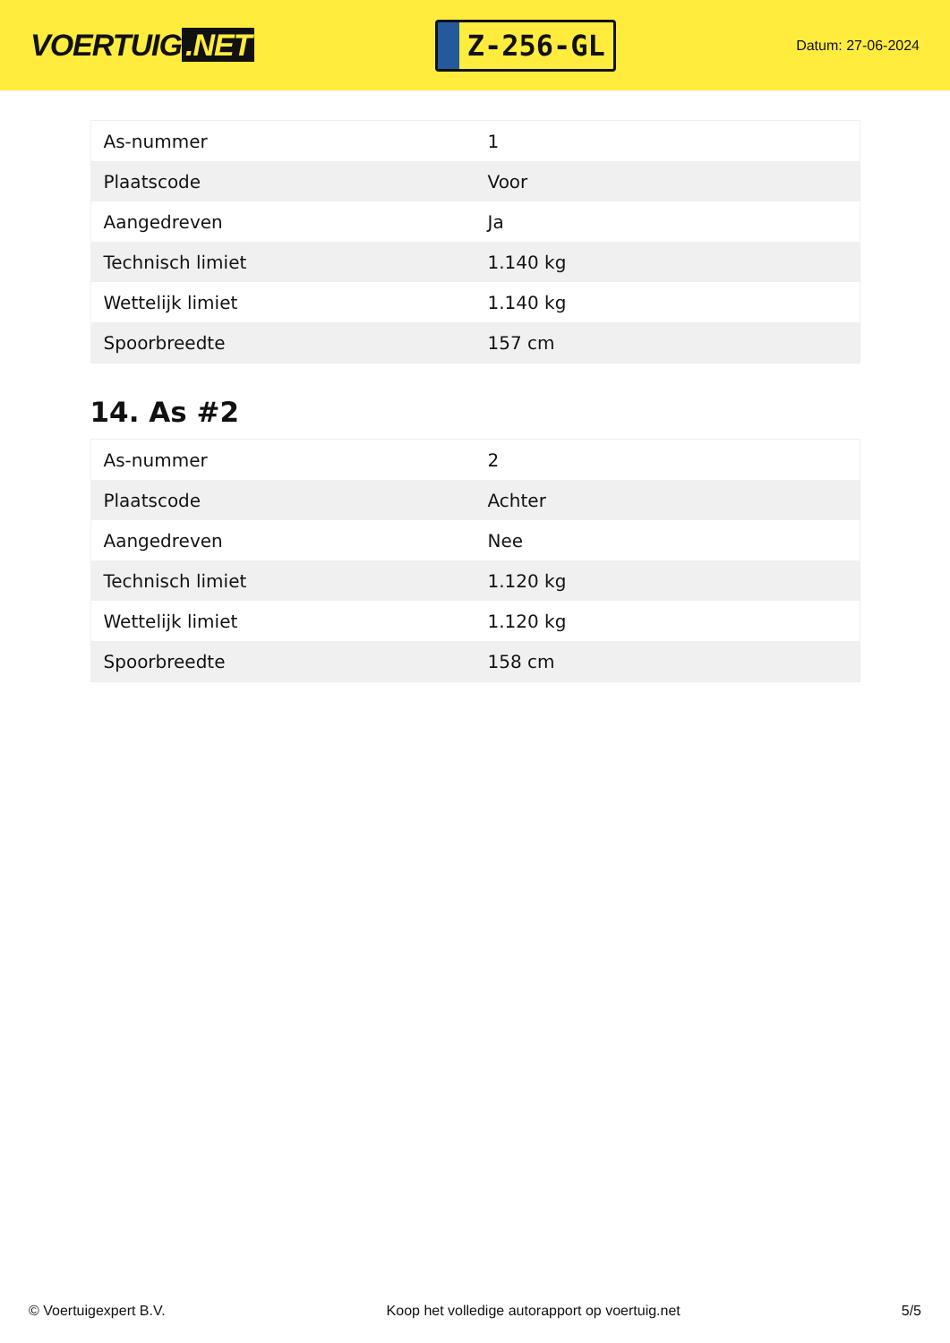VOERTUIG.NET
Z-256-GL
Datum: 27-06-2024
| As-nummer | 1 |
| Plaatscode | Voor |
| Aangedreven | Ja |
| Technisch limiet | 1.140 kg |
| Wettelijk limiet | 1.140 kg |
| Spoorbreedte | 157 cm |
14. As #2
| As-nummer | 2 |
| Plaatscode | Achter |
| Aangedreven | Nee |
| Technisch limiet | 1.120 kg |
| Wettelijk limiet | 1.120 kg |
| Spoorbreedte | 158 cm |
© Voertuigexpert B.V. Koop het volledige autorapport op voertuig.net 5/5